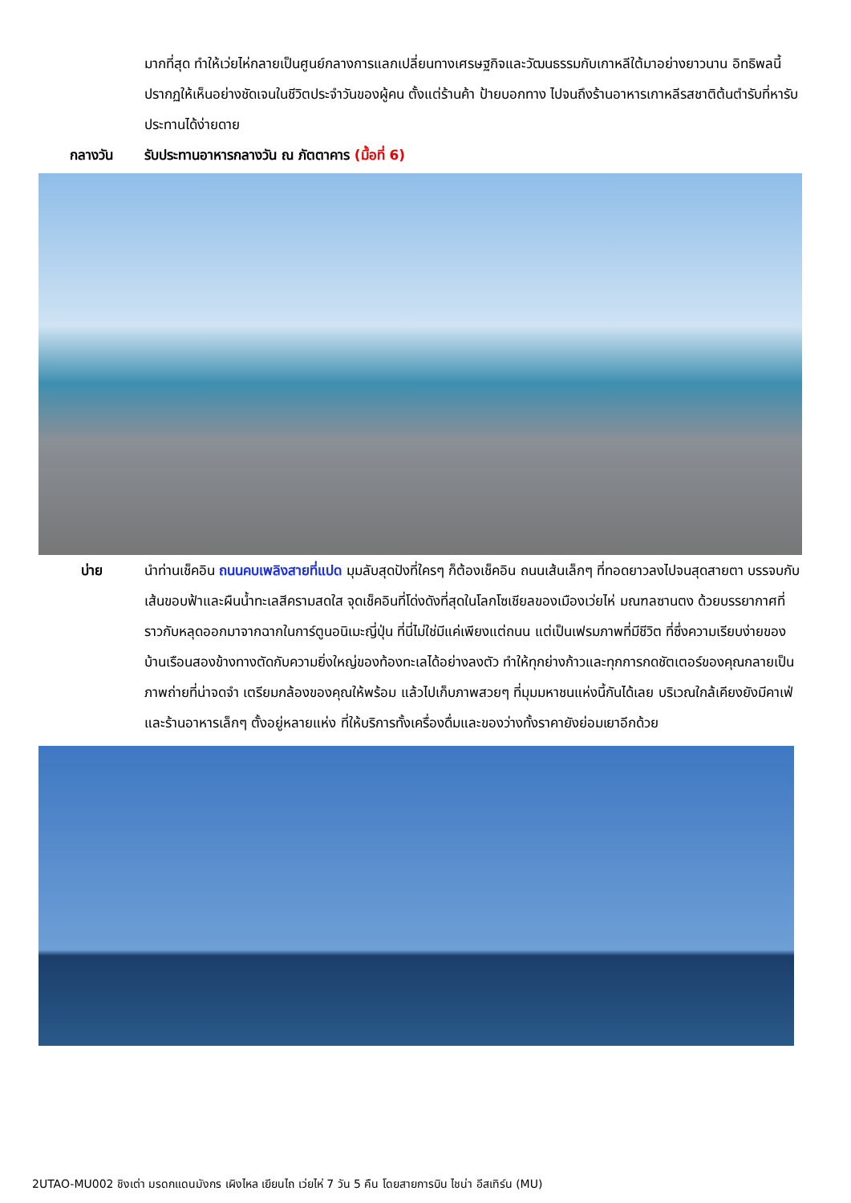มากที่สุด ทำให้เว่ยไห่กลายเป็นศูนย์กลางการแลกเปลี่ยนทางเศรษฐกิจและวัฒนธรรมกับเกาหลีใต้มาอย่างยาวนาน อิทธิพลนี้ปรากฏให้เห็นอย่างชัดเจนในชีวิตประจำวันของผู้คน ตั้งแต่ร้านค้า ป้ายบอกทาง ไปจนถึงร้านอาหารเกาหลีรสชาติต้นตำรับที่หารับประทานได้ง่ายดาย
กลางวัน รับประทานอาหารกลางวัน ณ ภัตตาคาร (มื้อที่ 6)
บ่าย นำท่านเช็คอิน ถนนคบเพลิงสายที่แปด มุมลับสุดปังที่ใครๆ ก็ต้องเช็คอิน ถนนเส้นเล็กๆ ที่ทอดยาวลงไปจนสุดสายตา บรรจบกับเส้นขอบฟ้าและผืนน้ำทะเลสีครามสดใส จุดเช็คอินที่โด่งดังที่สุดในโลกโซเชียลของเมืองเว่ยไห่ มณฑลซานตง ด้วยบรรยากาศที่ราวกับหลุดออกมาจากฉากในการ์ตูนอนิเมะญี่ปุ่น ที่นี่ไม่ใช่มีแค่เพียงแต่ถนน แต่เป็นเฟรมภาพที่มีชีวิต ที่ซึ่งความเรียบง่ายของบ้านเรือนสองข้างทางตัดกับความยิ่งใหญ่ของท้องทะเลได้อย่างลงตัว ทำให้ทุกย่างก้าวและทุกการกดชัตเตอร์ของคุณกลายเป็นภาพถ่ายที่น่าจดจำ เตรียมกล้องของคุณให้พร้อม แล้วไปเก็บภาพสวยๆ ที่มุมมหาชนแห่งนี้กันได้เลย บริเวณใกล้เคียงยังมีคาเฟ่และร้านอาหารเล็กๆ ตั้งอยู่หลายแห่ง ที่ให้บริการทั้งเครื่องดื่มและของว่างทั้งราคายังย่อมเยาอีกด้วย
2UTAO-MU002 ชิงเต่า มรดกแดนมังกร เผิงไหล เยียนไถ เว่ยไห่ 7 วัน 5 คืน โดยสายการบิน ไชน่า อีสเทิร์น (MU)